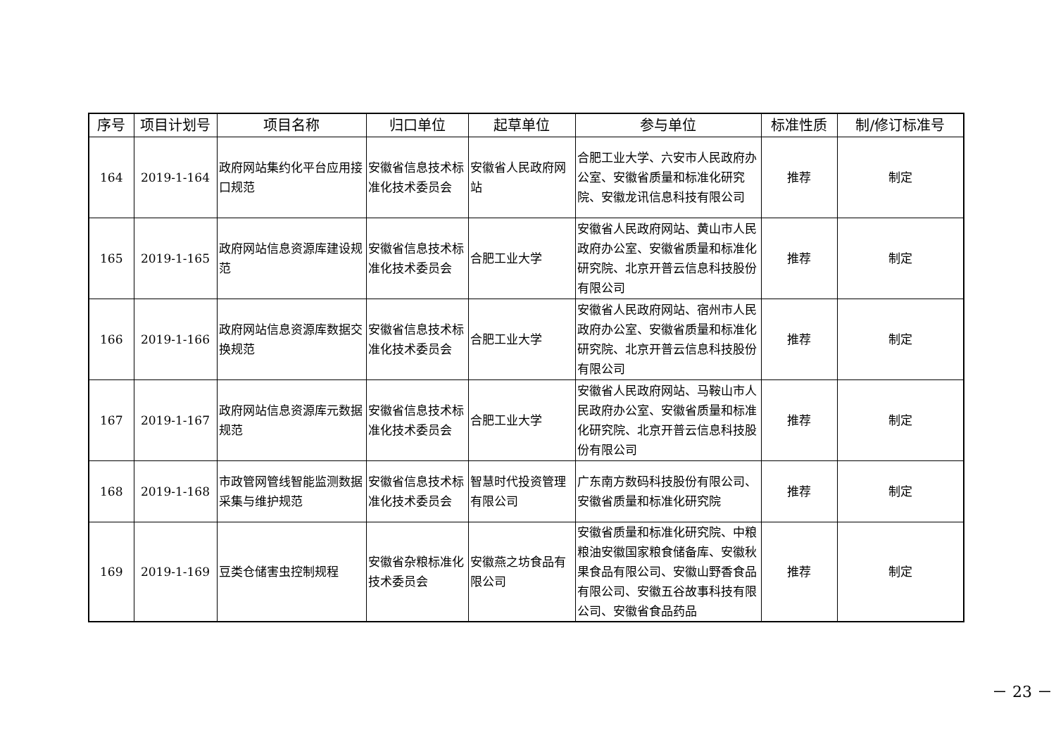| 序号 | 项目计划号 | 项目名称 | 归口单位 | 起草单位 | 参与单位 | 标准性质 | 制/修订标准号 |
| --- | --- | --- | --- | --- | --- | --- | --- |
| 164 | 2019-1-164 | 政府网站集约化平台应用接口规范 | 安徽省信息技术标准化技术委员会 | 安徽省人民政府网站 | 合肥工业大学、六安市人民政府办公室、安徽省质量和标准化研究院、安徽龙讯信息科技有限公司 | 推荐 | 制定 |
| 165 | 2019-1-165 | 政府网站信息资源库建设规范 | 安徽省信息技术标准化技术委员会 | 合肥工业大学 | 安徽省人民政府网站、黄山市人民政府办公室、安徽省质量和标准化研究院、北京开普云信息科技股份有限公司 | 推荐 | 制定 |
| 166 | 2019-1-166 | 政府网站信息资源库数据交换规范 | 安徽省信息技术标准化技术委员会 | 合肥工业大学 | 安徽省人民政府网站、宿州市人民政府办公室、安徽省质量和标准化研究院、北京开普云信息科技股份有限公司 | 推荐 | 制定 |
| 167 | 2019-1-167 | 政府网站信息资源库元数据规范 | 安徽省信息技术标准化技术委员会 | 合肥工业大学 | 安徽省人民政府网站、马鞍山市人民政府办公室、安徽省质量和标准化研究院、北京开普云信息科技股份有限公司 | 推荐 | 制定 |
| 168 | 2019-1-168 | 市政管网管线智能监测数据采集与维护规范 | 安徽省信息技术标准化技术委员会 | 智慧时代投资管理有限公司 | 广东南方数码科技股份有限公司、安徽省质量和标准化研究院 | 推荐 | 制定 |
| 169 | 2019-1-169 | 豆类仓储害虫控制规程 | 安徽省杂粮标准化技术委员会 | 安徽燕之坊食品有限公司 | 安徽省质量和标准化研究院、中粮粮油安徽国家粮食储备库、安徽秋果食品有限公司、安徽山野香食品有限公司、安徽五谷故事科技有限公司、安徽省食品药品 | 推荐 | 制定 |
－ 23 －